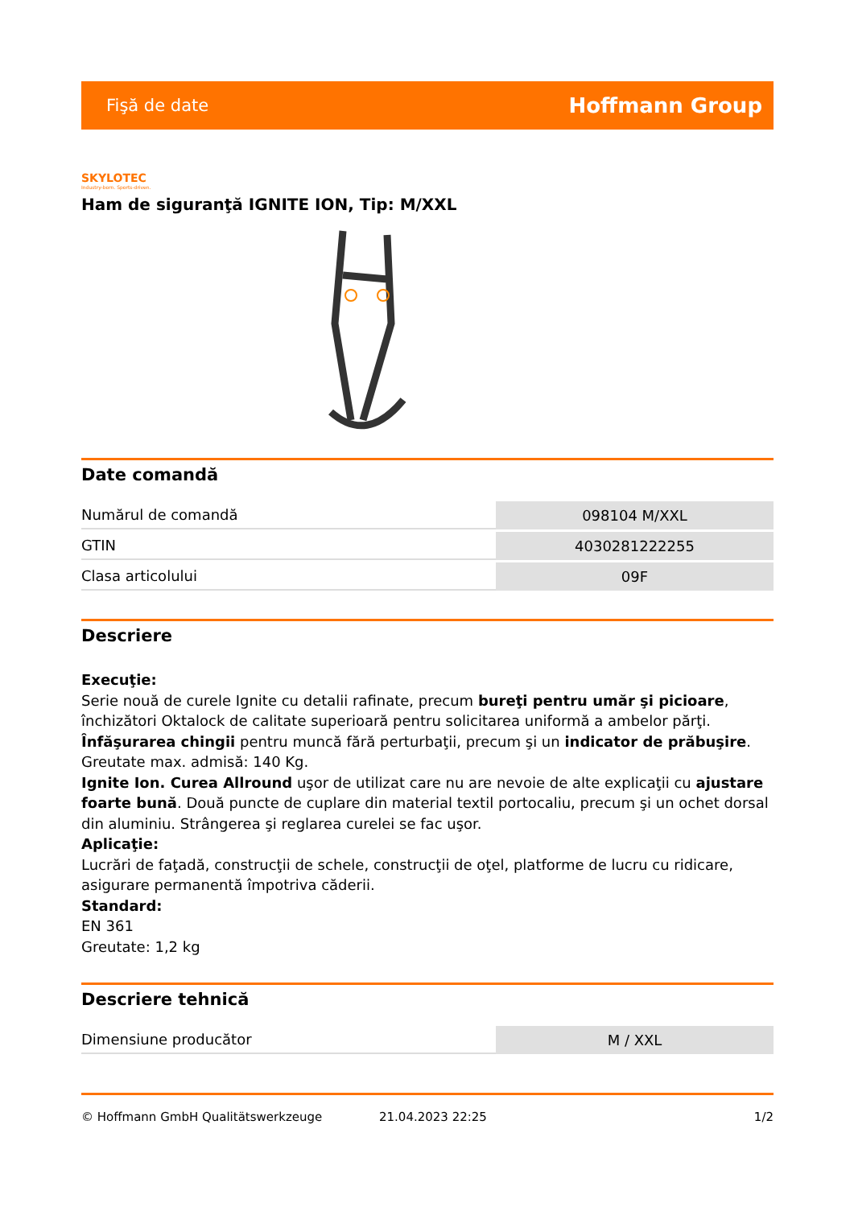Fişă de date Hoffmann Group
SKYLOTEC
Industry-born. Sports-driven.
Ham de siguranţă IGNITE ION, Tip: M/XXL
Date comandă
| Numărul de comandă | 098104 M/XXL |
| GTIN | 4030281222255 |
| Clasa articolului | 09F |
Descriere
Execuţie:
Serie nouă de curele Ignite cu detalii rafinate, precum bureţi pentru umăr şi picioare, închizători Oktalock de calitate superioară pentru solicitarea uniformă a ambelor părţi. Înfăşurarea chingii pentru muncă fără perturbaţii, precum şi un indicator de prăbuşire.
Greutate max. admisă: 140 Kg.
Ignite Ion. Curea Allround uşor de utilizat care nu are nevoie de alte explicaţii cu ajustare foarte bună. Două puncte de cuplare din material textil portocaliu, precum şi un ochet dorsal din aluminiu. Strângerea şi reglarea curelei se fac uşor.
Aplicaţie:
Lucrări de faţadă, construcţii de schele, construcţii de oţel, platforme de lucru cu ridicare, asigurare permanentă împotriva căderii.
Standard:
EN 361
Greutate: 1,2 kg
Descriere tehnică
| Dimensiune producător | M / XXL |
© Hoffmann GmbH Qualitätswerkzeuge 21.04.2023 22:25 1/2